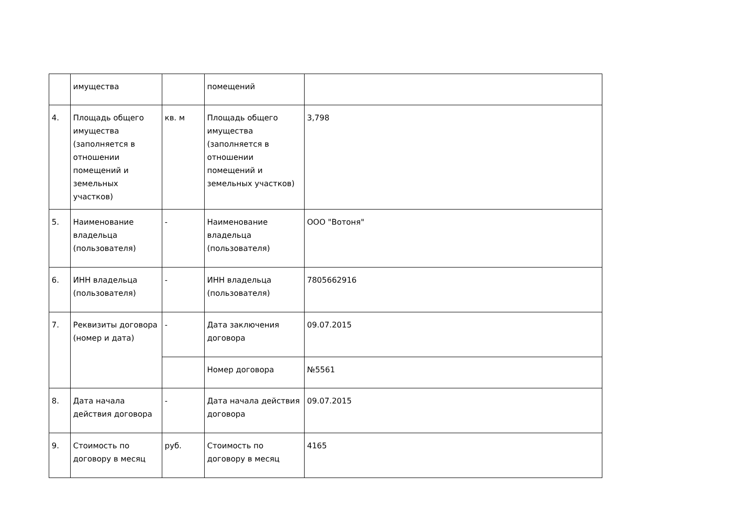| | имущества | | помещений | |
| 4. | Площадь общего имущества (заполняется в отношении помещений и земельных участков) | кв. м | Площадь общего имущества (заполняется в отношении помещений и земельных участков) | 3,798 |
| 5. | Наименование владельца (пользователя) | - | Наименование владельца (пользователя) | ООО "Вотоня" |
| 6. | ИНН владельца (пользователя) | - | ИНН владельца (пользователя) | 7805662916 |
| 7. | Реквизиты договора (номер и дата) | - | Дата заключения договора | 09.07.2015 |
| | | | Номер договора | №5561 |
| 8. | Дата начала действия договора | - | Дата начала действия договора | 09.07.2015 |
| 9. | Стоимость по договору в месяц | руб. | Стоимость по договору в месяц | 4165 |